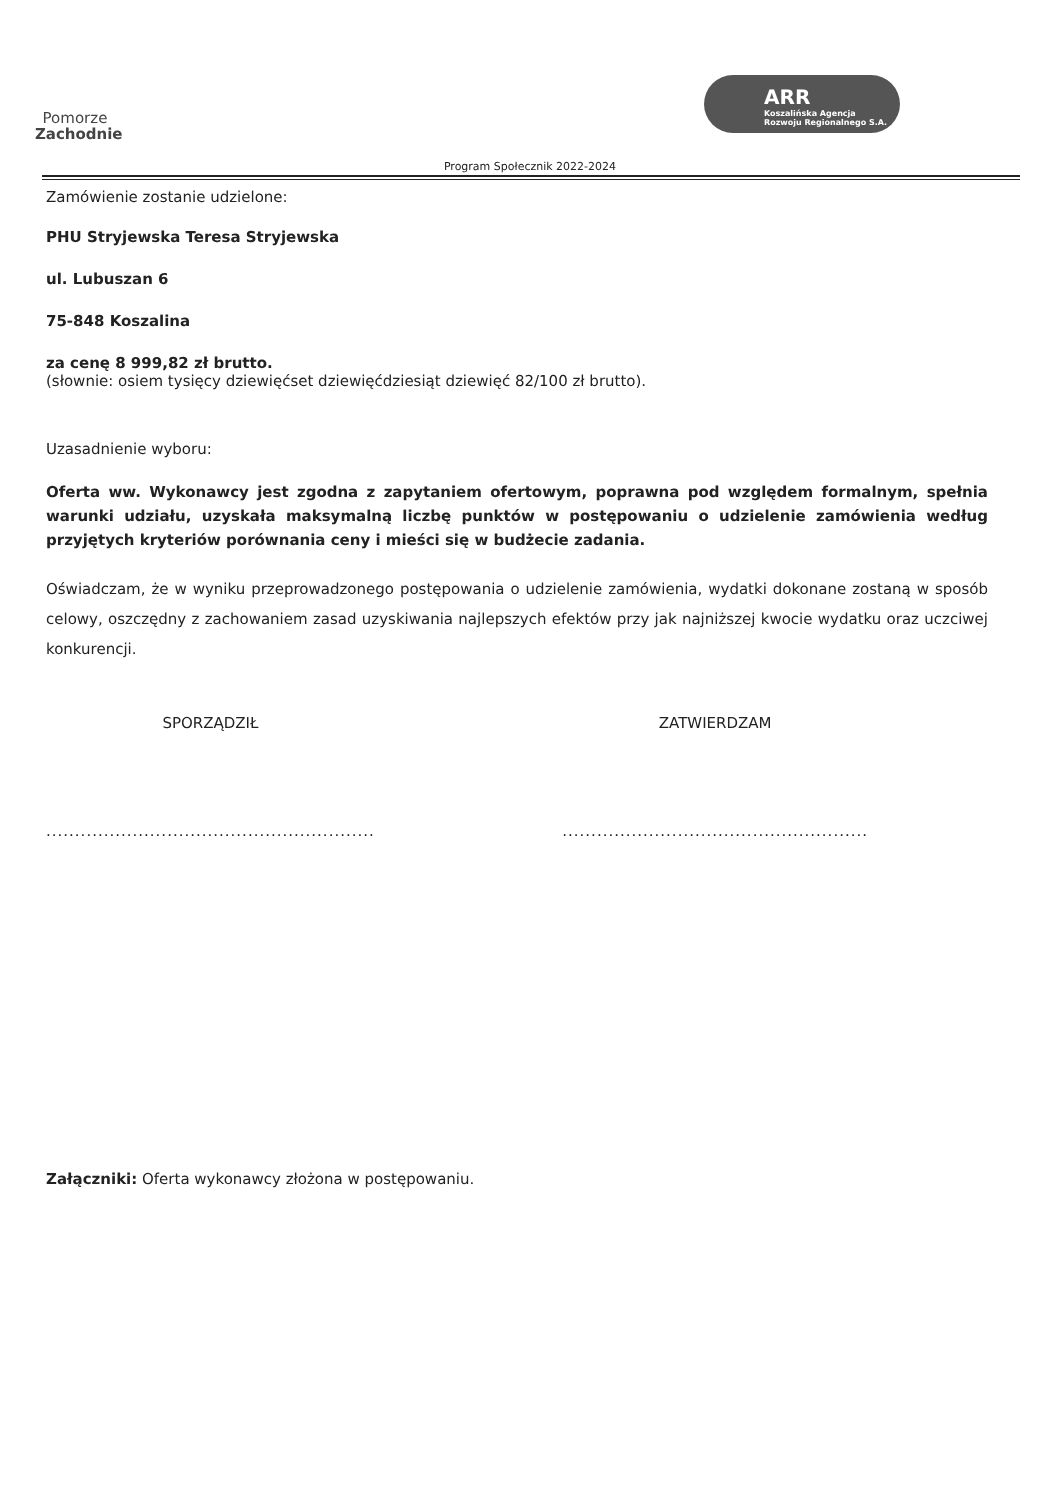Pomorze
Zachodnie
ARR
Koszalińska Agencja
Rozwoju Regionalnego S.A.
Program Społecznik 2022-2024
Zamówienie zostanie udzielone:
PHU Stryjewska Teresa Stryjewska
ul. Lubuszan 6
75-848 Koszalina
za cenę 8 999,82 zł brutto.
(słownie: osiem tysięcy dziewięćset dziewięćdziesiąt dziewięć 82/100 zł brutto).
Uzasadnienie wyboru:
Oferta ww. Wykonawcy jest zgodna z zapytaniem ofertowym, poprawna pod względem formalnym, spełnia warunki udziału, uzyskała maksymalną liczbę punktów w postępowaniu o udzielenie zamówienia według przyjętych kryteriów porównania ceny i mieści się w budżecie zadania.
Oświadczam, że w wyniku przeprowadzonego postępowania o udzielenie zamówienia, wydatki dokonane zostaną w sposób celowy, oszczędny z zachowaniem zasad uzyskiwania najlepszych efektów przy jak najniższej kwocie wydatku oraz uczciwej konkurencji.
SPORZĄDZIŁ
.........................................................
ZATWIERDZAM
.....................................................
Załączniki: Oferta wykonawcy złożona w postępowaniu.